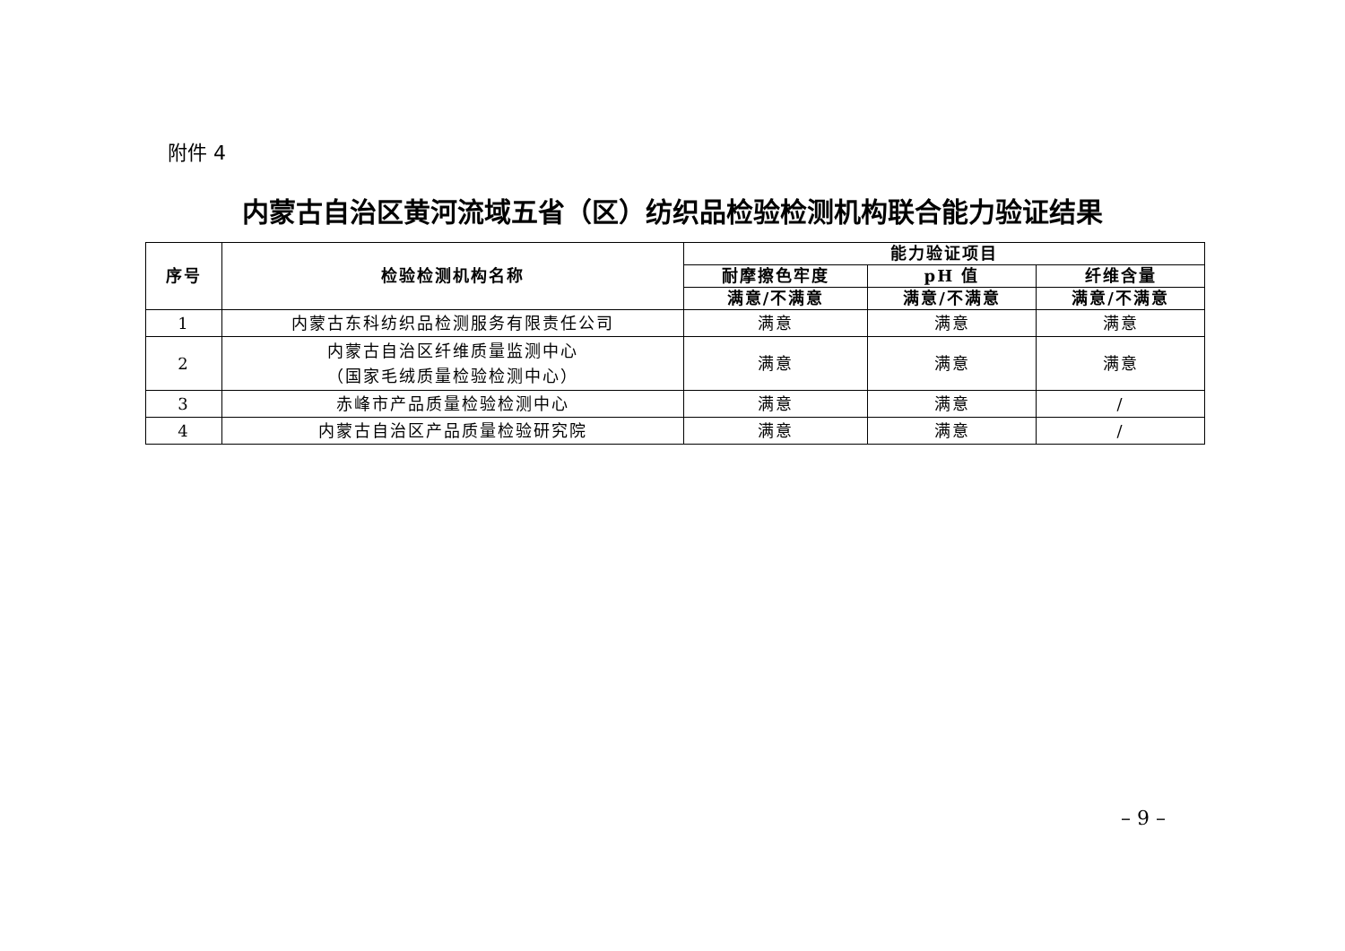附件 4
内蒙古自治区黄河流域五省（区）纺织品检验检测机构联合能力验证结果
| 序号 | 检验检测机构名称 | 能力验证项目 | | |
| --- | --- | --- | --- | --- |
| | | 耐摩擦色牢度 | pH 值 | 纤维含量 |
| | | 满意/不满意 | 满意/不满意 | 满意/不满意 |
| 1 | 内蒙古东科纺织品检测服务有限责任公司 | 满意 | 满意 | 满意 |
| 2 | 内蒙古自治区纤维质量监测中心 （国家毛绒质量检验检测中心） | 满意 | 满意 | 满意 |
| 3 | 赤峰市产品质量检验检测中心 | 满意 | 满意 | / |
| 4 | 内蒙古自治区产品质量检验研究院 | 满意 | 满意 | / |
– 9 –